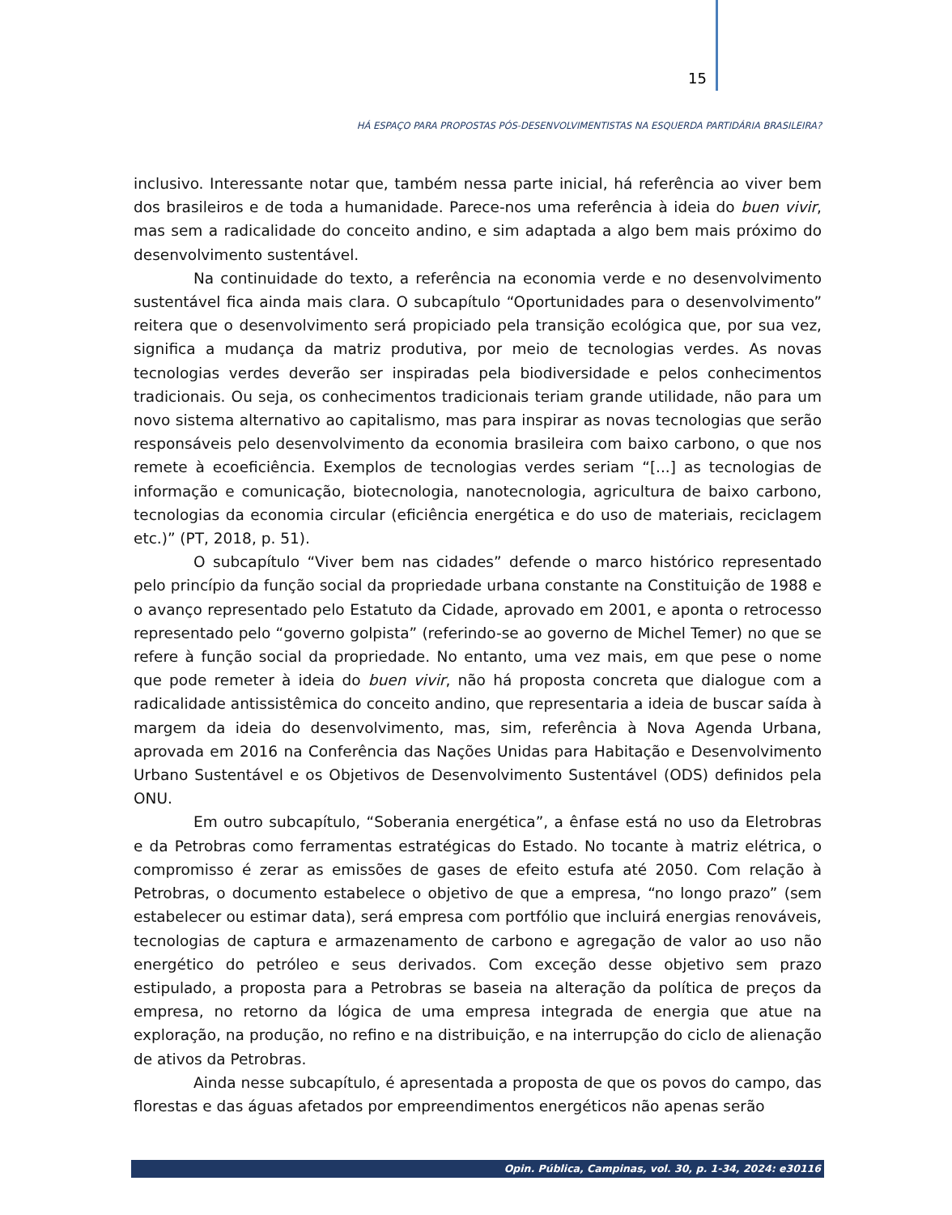15
HÁ ESPAÇO PARA PROPOSTAS PÓS-DESENVOLVIMENTISTAS NA ESQUERDA PARTIDÁRIA BRASILEIRA?
inclusivo. Interessante notar que, também nessa parte inicial, há referência ao viver bem dos brasileiros e de toda a humanidade. Parece-nos uma referência à ideia do buen vivir, mas sem a radicalidade do conceito andino, e sim adaptada a algo bem mais próximo do desenvolvimento sustentável.
Na continuidade do texto, a referência na economia verde e no desenvolvimento sustentável fica ainda mais clara. O subcapítulo “Oportunidades para o desenvolvimento” reitera que o desenvolvimento será propiciado pela transição ecológica que, por sua vez, significa a mudança da matriz produtiva, por meio de tecnologias verdes. As novas tecnologias verdes deverão ser inspiradas pela biodiversidade e pelos conhecimentos tradicionais. Ou seja, os conhecimentos tradicionais teriam grande utilidade, não para um novo sistema alternativo ao capitalismo, mas para inspirar as novas tecnologias que serão responsáveis pelo desenvolvimento da economia brasileira com baixo carbono, o que nos remete à ecoeficiência. Exemplos de tecnologias verdes seriam “[...] as tecnologias de informação e comunicação, biotecnologia, nanotecnologia, agricultura de baixo carbono, tecnologias da economia circular (eficiência energética e do uso de materiais, reciclagem etc.)” (PT, 2018, p. 51).
O subcapítulo “Viver bem nas cidades” defende o marco histórico representado pelo princípio da função social da propriedade urbana constante na Constituição de 1988 e o avanço representado pelo Estatuto da Cidade, aprovado em 2001, e aponta o retrocesso representado pelo “governo golpista” (referindo-se ao governo de Michel Temer) no que se refere à função social da propriedade. No entanto, uma vez mais, em que pese o nome que pode remeter à ideia do buen vivir, não há proposta concreta que dialogue com a radicalidade antissistêmica do conceito andino, que representaria a ideia de buscar saída à margem da ideia do desenvolvimento, mas, sim, referência à Nova Agenda Urbana, aprovada em 2016 na Conferência das Nações Unidas para Habitação e Desenvolvimento Urbano Sustentável e os Objetivos de Desenvolvimento Sustentável (ODS) definidos pela ONU.
Em outro subcapítulo, “Soberania energética”, a ênfase está no uso da Eletrobras e da Petrobras como ferramentas estratégicas do Estado. No tocante à matriz elétrica, o compromisso é zerar as emissões de gases de efeito estufa até 2050. Com relação à Petrobras, o documento estabelece o objetivo de que a empresa, “no longo prazo” (sem estabelecer ou estimar data), será empresa com portfólio que incluirá energias renováveis, tecnologias de captura e armazenamento de carbono e agregação de valor ao uso não energético do petróleo e seus derivados. Com exceção desse objetivo sem prazo estipulado, a proposta para a Petrobras se baseia na alteração da política de preços da empresa, no retorno da lógica de uma empresa integrada de energia que atue na exploração, na produção, no refino e na distribuição, e na interrupção do ciclo de alienação de ativos da Petrobras.
Ainda nesse subcapítulo, é apresentada a proposta de que os povos do campo, das florestas e das águas afetados por empreendimentos energéticos não apenas serão
Opin. Pública, Campinas, vol. 30, p. 1-34, 2024: e30116